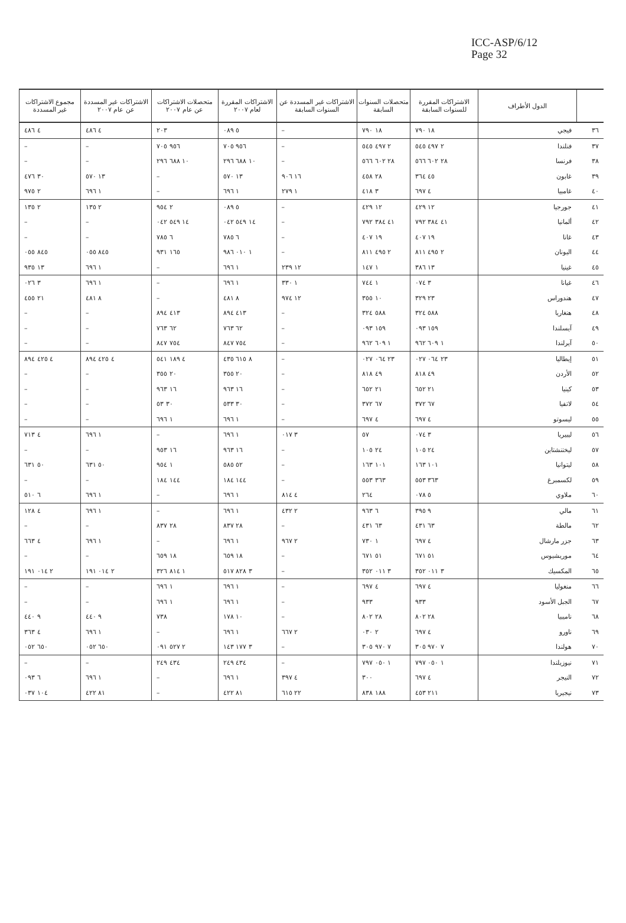ICC-ASP/6/12
Page 32
| | الدول الأطراف | الاشتراكات المقررة للسنوات السابقة | متحصلات السنوات السابقة | الاشتراكات غير المسددة عن السنوات السابقة | الاشتراكات المقررة لعام ٢٠٠٧ | متحصلات الاشتراكات عن عام ٢٠٠٧ | الاشتراكات غير المسددة عن عام ٢٠٠٧ | مجموع الاشتراكات غير المسددة |
| --- | --- | --- | --- | --- | --- | --- | --- | --- |
| ٣٦ | فيجي | ١٨ ٧٩٠ | ١٨ ٧٩٠ | – | ٥ ٠٨٩ | ٢٠٣ | ٤ ٤٨٦ | ٤ ٤٨٦ |
| ٣٧ | فنلندا | ٢ ٤٩٧ ٥٤٥ | ٢ ٤٩٧ ٥٤٥ | – | ٩٥٦ ٧٠٥ | ٩٥٦ ٧٠٥ | – | – |
| ٣٨ | فرنسا | ٢٨ ٦٠٢ ٥٦٦ | ٢٨ ٦٠٢ ٥٦٦ | – | ١٠ ٦٨٨ ٢٩٦ | ١٠ ٦٨٨ ٢٩٦ | – | – |
| ٣٩ | غابون | ٤٥ ٣٦٤ | ٢٨ ٤٥٨ | ١٦ ٩٠٦ | ١٣ ٥٧٠ | – | ١٣ ٥٧٠ | ٣٠ ٤٧٦ |
| ٤٠ | غامبيا | ٤ ٦٩٧ | ٣ ٤١٨ | ١ ٢٧٩ | ١ ٦٩٦ | – | ١ ٦٩٦ | ٢ ٩٧٥ |
| ٤١ | جورجيا | ١٢ ٤٢٩ | ١٢ ٤٢٩ | – | ٥ ٠٨٩ | ٢ ٩٥٤ | ٢ ١٣٥ | ٢ ١٣٥ |
| ٤٢ | ألمانيا | ٤١ ٣٨٤ ٧٩٢ | ٤١ ٣٨٤ ٧٩٢ | – | ١٤ ٥٤٩ ٠٤٢ | ١٤ ٥٤٩ ٠٤٢ | – | – |
| ٤٣ | غانا | ١٩ ٤٠٧ | ١٩ ٤٠٧ | – | ٦ ٧٨٥ | ٦ ٧٨٥ | – | – |
| ٤٤ | اليونان | ٢ ٤٩٥ ٨١١ | ٢ ٤٩٥ ٨١١ | – | ١ ٠١٠ ٩٨٦ | ١٦٥ ٩٣١ | ٨٤٥ ٠٥٥ | ٨٤٥ ٠٥٥ |
| ٤٥ | غينيا | ١٣ ٣٨٦ | ١ ١٤٧ | ١٢ ٢٣٩ | ١ ٦٩٦ | – | ١ ٦٩٦ | ١٣ ٩٣٥ |
| ٤٦ | غيانا | ٣ ٠٧٤ | ١ ٧٤٤ | ١ ٣٣٠ | ١ ٦٩٦ | – | ١ ٦٩٦ | ٣ ٠٢٦ |
| ٤٧ | هندوراس | ٢٣ ٣٢٩ | ١٠ ٣٥٥ | ١٢ ٩٧٤ | ٨ ٤٨١ | – | ٨ ٤٨١ | ٢١ ٤٥٥ |
| ٤٨ | هنغاريا | ٥٨٨ ٣٢٤ | ٥٨٨ ٣٢٤ | – | ٤١٣ ٨٩٤ | ٤١٣ ٨٩٤ | – | – |
| ٤٩ | آيسلندا | ١٥٩ ٠٩٣ | ١٥٩ ٠٩٣ | – | ٦٢ ٧٦٣ | ٦٢ ٧٦٣ | – | – |
| ٥٠ | آيرلندا | ١ ٦٠٩ ٩٦٢ | ١ ٦٠٩ ٩٦٢ | – | ٧٥٤ ٨٤٧ | ٧٥٤ ٨٤٧ | – | – |
| ٥١ | إيطاليا | ٢٣ ٠٦٤ ٠٢٧ | ٢٣ ٠٦٤ ٠٢٧ | – | ٨ ٦١٥ ٤٣٥ | ٤ ١٨٩ ٥٤١ | ٤ ٤٢٥ ٨٩٤ | ٤ ٤٢٥ ٨٩٤ |
| ٥٢ | الأردن | ٤٩ ٨١٨ | ٤٩ ٨١٨ | – | ٢٠ ٣٥٥ | ٢٠ ٣٥٥ | – | – |
| ٥٣ | كينيا | ٢١ ٦٥٢ | ٢١ ٦٥٢ | – | ١٦ ٩٦٣ | ١٦ ٩٦٣ | – | – |
| ٥٤ | لاتفيا | ٦٧ ٣٧٢ | ٦٧ ٣٧٢ | – | ٣٠ ٥٣٣ | ٣٠ ٥٣ | – | – |
| ٥٥ | ليسوتو | ٤ ٦٩٧ | ٤ ٦٩٧ | – | ١ ٦٩٦ | ١ ٦٩٦ | – | – |
| ٥٦ | ليبيريا | ٣ ٠٧٤ | ٥٧ | ٣ ٠١٧ | ١ ٦٩٦ | – | ١ ٦٩٦ | ٤ ٧١٣ |
| ٥٧ | ليختنشتاين | ٢٤ ١٠٥ | ٢٤ ١٠٥ | – | ١٦ ٩٦٣ | ١٦ ٩٥٣ | – | – |
| ٥٨ | ليتوانيا | ١٠١ ١٦٣ | ١٠١ ١٦٣ | – | ٥٢ ٥٨٥ | ١ ٩٥٤ | ٥٠ ٦٣١ | ٥٠ ٦٣١ |
| ٥٩ | لكسمبرغ | ٣٦٣ ٥٥٣ | ٣٦٣ ٥٥٣ | – | ١٤٤ ١٨٤ | ١٤٤ ١٨٤ | – | – |
| ٦٠ | ملاوي | ٥ ٠٧٨ | ٢٦٤ | ٤ ٨١٤ | ١ ٦٩٦ | – | ١ ٦٩٦ | ٦ ٥١٠ |
| ٦١ | مالي | ٩ ٣٩٥ | ٦ ٩٦٣ | ٢ ٤٣٢ | ١ ٦٩٦ | – | ١ ٦٩٦ | ٤ ١٢٨ |
| ٦٢ | مالطة | ٦٣ ٤٣١ | ٦٣ ٤٣١ | – | ٢٨ ٨٣٧ | ٢٨ ٨٣٧ | – | – |
| ٦٣ | جزر مارشال | ٤ ٦٩٧ | ١ ٧٣٠ | ٢ ٩٦٧ | ١ ٦٩٦ | – | ١ ٦٩٦ | ٤ ٦٦٣ |
| ٦٤ | موريشيوس | ٥١ ٦٧١ | ٥١ ٦٧١ | – | ١٨ ٦٥٩ | ١٨ ٦٥٩ | – | – |
| ٦٥ | المكسيك | ٣ ٠١١ ٣٥٢ | ٣ ٠١١ ٣٥٢ | – | ٣ ٨٢٨ ٥١٧ | ١ ٨١٤ ٣٢٦ | ٢ ٠١٤ ١٩١ | ٢ ٠١٤ ١٩١ |
| ٦٦ | منغوليا | ٤ ٦٩٧ | ٤ ٦٩٧ | – | ١ ٦٩٦ | ١ ٦٩٦ | – | – |
| ٦٧ | الجبل الأسود | ٩٣٣ | ٩٣٣ | – | ١ ٦٩٦ | ١ ٦٩٦ | – | – |
| ٦٨ | ناميبيا | ٢٨ ٨٠٢ | ٢٨ ٨٠٢ | – | ١٠ ١٧٨ | ٧٣٨ | ٩ ٤٤٠ | ٩ ٤٤٠ |
| ٦٩ | ناورو | ٤ ٦٩٧ | ٢ ٠٣٠ | ٢ ٦٦٧ | ١ ٦٩٦ | – | ١ ٦٩٦ | ٤ ٣٦٣ |
| ٧٠ | هولندا | ٧ ٩٧٠ ٣٠٥ | ٧ ٩٧٠ ٣٠٥ | – | ٣ ١٧٧ ١٤٣ | ٢ ٥٢٧ ٠٩١ | ٦٥٠ ٠٥٢ | ٦٥٠ ٠٥٢ |
| ٧١ | نيوزيلندا | ١ ٠٥٠ ٧٩٧ | ١ ٠٥٠ ٧٩٧ | – | ٤٣٤ ٢٤٩ | ٤٣٤ ٢٤٩ | – | – |
| ٧٢ | النيجر | ٤ ٦٩٧ | ٣٠٠ | ٤ ٣٩٧ | ١ ٦٩٦ | – | ١ ٦٩٦ | ٦ ٠٩٣ |
| ٧٣ | نيجيريا | ٢١١ ٤٥٣ | ١٨٨ ٨٣٨ | ٢٢ ٦١٥ | ٨١ ٤٢٢ | – | ٨١ ٤٢٢ | ١٠٤ ٠٣٧ |